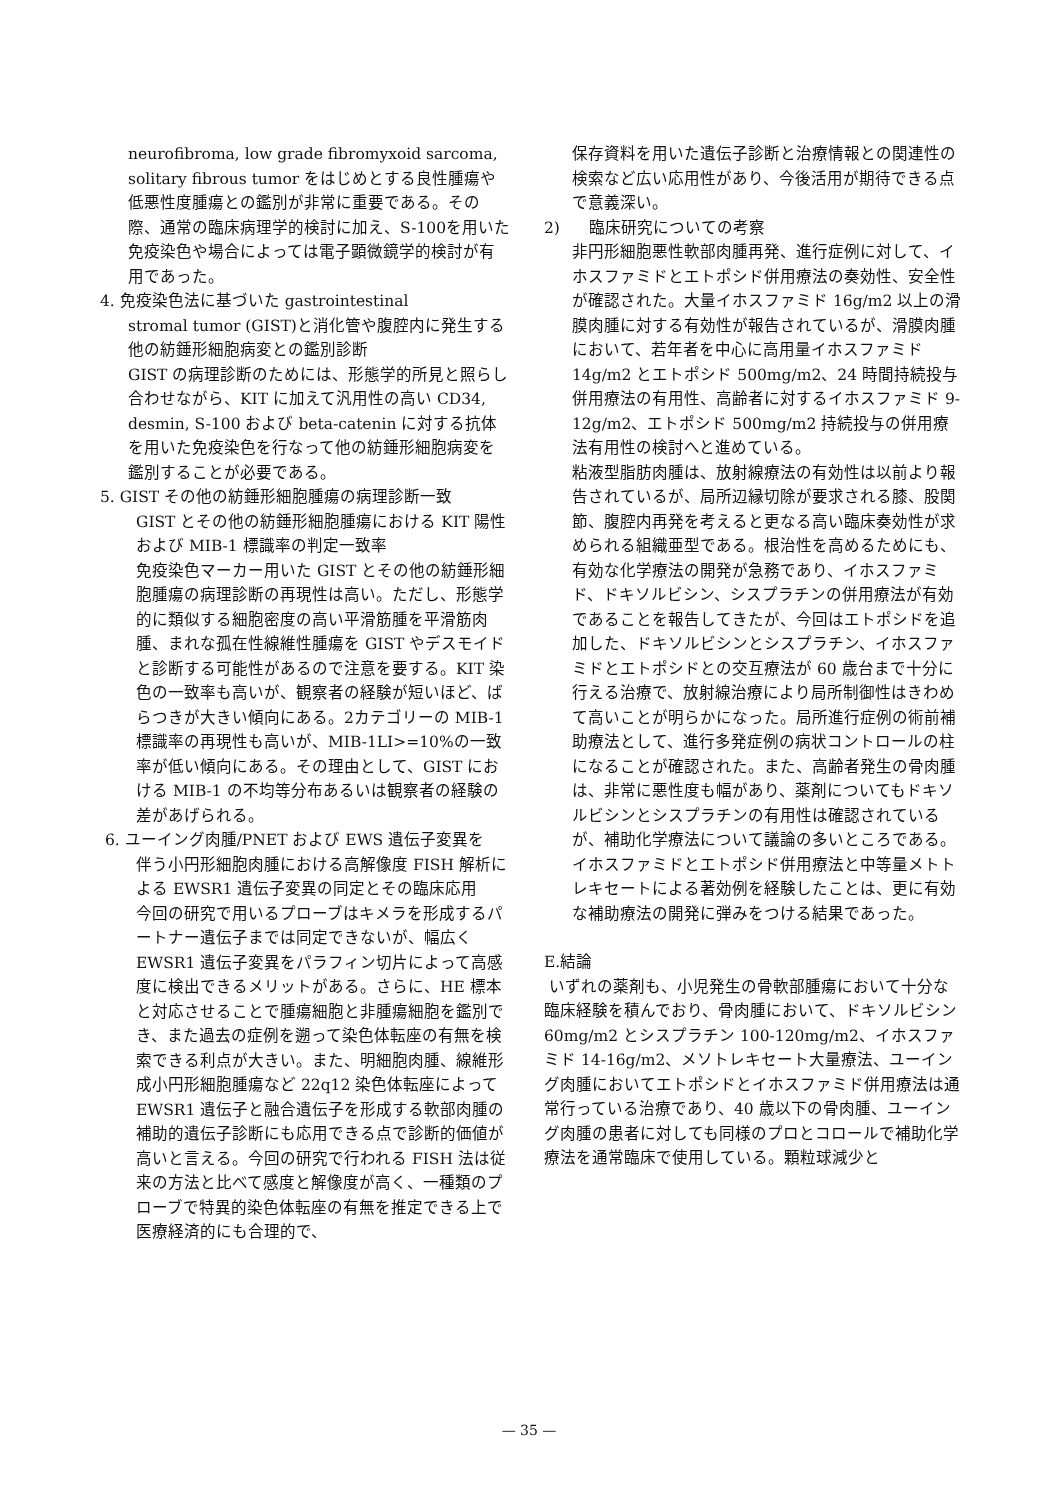neurofibroma, low grade fibromyxoid sarcoma, solitary fibrous tumor をはじめとする良性腫瘍や低悪性度腫瘍との鑑別が非常に重要である。その際、通常の臨床病理学的検討に加え、S-100を用いた免疫染色や場合によっては電子顕微鏡学的検討が有用であった。
4. 免疫染色法に基づいた gastrointestinal
stromal tumor (GIST)と消化管や腹腔内に発生する他の紡錘形細胞病変との鑑別診断
GIST の病理診断のためには、形態学的所見と照らし合わせながら、KIT に加えて汎用性の高い CD34, desmin, S-100 および beta-catenin に対する抗体を用いた免疫染色を行なって他の紡錘形細胞病変を鑑別することが必要である。
5. GIST その他の紡錘形細胞腫瘍の病理診断一致
GIST とその他の紡錘形細胞腫瘍における KIT 陽性および MIB-1 標識率の判定一致率
免疫染色マーカー用いた GIST とその他の紡錘形細胞腫瘍の病理診断の再現性は高い。ただし、形態学的に類似する細胞密度の高い平滑筋腫を平滑筋肉腫、まれな孤在性線維性腫瘍を GIST やデスモイドと診断する可能性があるので注意を要する。KIT 染色の一致率も高いが、観察者の経験が短いほど、ばらつきが大きい傾向にある。2カテゴリーの MIB-1 標識率の再現性も高いが、MIB-1LI>=10%の一致率が低い傾向にある。その理由として、GIST における MIB-1 の不均等分布あるいは観察者の経験の差があげられる。
6. ユーイング肉腫/PNET および EWS 遺伝子変異を
伴う小円形細胞肉腫における高解像度 FISH 解析による EWSR1 遺伝子変異の同定とその臨床応用
今回の研究で用いるプローブはキメラを形成するパートナー遺伝子までは同定できないが、幅広く EWSR1 遺伝子変異をパラフィン切片によって高感度に検出できるメリットがある。さらに、HE 標本と対応させることで腫瘍細胞と非腫瘍細胞を鑑別でき、また過去の症例を遡って染色体転座の有無を検索できる利点が大きい。また、明細胞肉腫、線維形成小円形細胞腫瘍など 22q12 染色体転座によって EWSR1 遺伝子と融合遺伝子を形成する軟部肉腫の補助的遺伝子診断にも応用できる点で診断的価値が高いと言える。今回の研究で行われる FISH 法は従来の方法と比べて感度と解像度が高く、一種類のプローブで特異的染色体転座の有無を推定できる上で医療経済的にも合理的で、
保存資料を用いた遺伝子診断と治療情報との関連性の検索など広い応用性があり、今後活用が期待できる点で意義深い。
2) 臨床研究についての考察
非円形細胞悪性軟部肉腫再発、進行症例に対して、イホスファミドとエトポシド併用療法の奏効性、安全性が確認された。大量イホスファミド 16g/m2 以上の滑膜肉腫に対する有効性が報告されているが、滑膜肉腫において、若年者を中心に高用量イホスファミド 14g/m2 とエトポシド 500mg/m2、24 時間持続投与併用療法の有用性、高齢者に対するイホスファミド 9-12g/m2、エトポシド 500mg/m2 持続投与の併用療法有用性の検討へと進めている。
粘液型脂肪肉腫は、放射線療法の有効性は以前より報告されているが、局所辺縁切除が要求される膝、股関節、腹腔内再発を考えると更なる高い臨床奏効性が求められる組織亜型である。根治性を高めるためにも、有効な化学療法の開発が急務であり、イホスファミド、ドキソルビシン、シスプラチンの併用療法が有効であることを報告してきたが、今回はエトポシドを追加した、ドキソルビシンとシスプラチン、イホスファミドとエトポシドとの交互療法が 60 歳台まで十分に行える治療で、放射線治療により局所制御性はきわめて高いことが明らかになった。局所進行症例の術前補助療法として、進行多発症例の病状コントロールの柱になることが確認された。また、高齢者発生の骨肉腫は、非常に悪性度も幅があり、薬剤についてもドキソルビシンとシスプラチンの有用性は確認されているが、補助化学療法について議論の多いところである。イホスファミドとエトポシド併用療法と中等量メトトレキセートによる著効例を経験したことは、更に有効な補助療法の開発に弾みをつける結果であった。
E.結論
いずれの薬剤も、小児発生の骨軟部腫瘍において十分な臨床経験を積んでおり、骨肉腫において、ドキソルビシン 60mg/m2 とシスプラチン 100-120mg/m2、イホスファミド 14-16g/m2、メソトレキセート大量療法、ユーイング肉腫においてエトポシドとイホスファミド併用療法は通常行っている治療であり、40 歳以下の骨肉腫、ユーイング肉腫の患者に対しても同様のプロとコロールで補助化学療法を通常臨床で使用している。顆粒球減少と
— 35 —